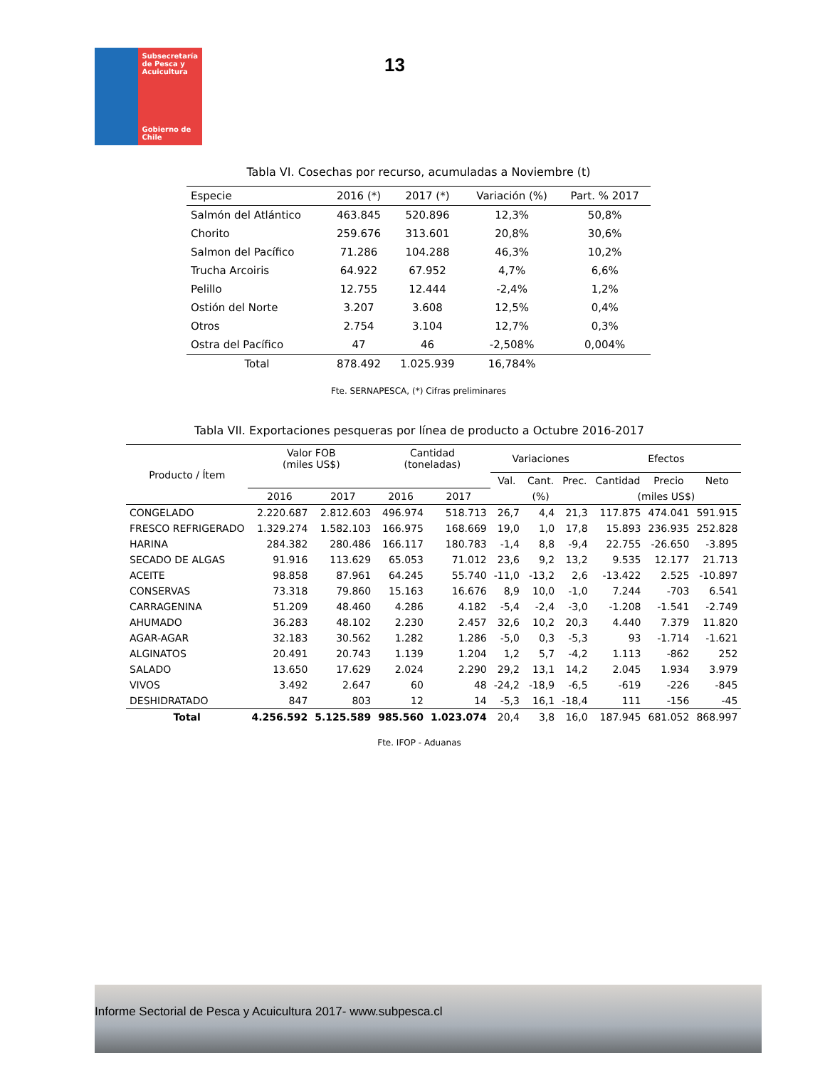Subsecretaría de Pesca y Acuicultura
Gobierno de Chile
13
Tabla VI. Cosechas por recurso, acumuladas a Noviembre (t)
| Especie | 2016 (*) | 2017 (*) | Variación (%) | Part. % 2017 |
| Salmón del Atlántico | 463.845 | 520.896 | 12,3% | 50,8% |
| Chorito | 259.676 | 313.601 | 20,8% | 30,6% |
| Salmon del Pacífico | 71.286 | 104.288 | 46,3% | 10,2% |
| Trucha Arcoiris | 64.922 | 67.952 | 4,7% | 6,6% |
| Pelillo | 12.755 | 12.444 | -2,4% | 1,2% |
| Ostión del Norte | 3.207 | 3.608 | 12,5% | 0,4% |
| Otros | 2.754 | 3.104 | 12,7% | 0,3% |
| Ostra del Pacífico | 47 | 46 | -2,508% | 0,004% |
| Total | 878.492 | 1.025.939 | 16,784% | |
Fte. SERNAPESCA, (*) Cifras preliminares
Tabla VII. Exportaciones pesqueras por línea de producto a Octubre 2016-2017
| Producto / Ítem | Valor FOB (miles US$) | | Cantidad (toneladas) | | Variaciones | | | Efectos | | |
| --- | --- | --- | --- | --- | --- | --- | --- | --- | --- | --- |
| | | | | | Val. | Cant. | Prec. | Cantidad | Precio | Neto |
| | 2016 | 2017 | 2016 | 2017 | (%) | | | (miles US$) | | |
| CONGELADO | 2.220.687 | 2.812.603 | 496.974 | 518.713 | 26,7 | 4,4 | 21,3 | 117.875 | 474.041 | 591.915 |
| FRESCO REFRIGERADO | 1.329.274 | 1.582.103 | 166.975 | 168.669 | 19,0 | 1,0 | 17,8 | 15.893 | 236.935 | 252.828 |
| HARINA | 284.382 | 280.486 | 166.117 | 180.783 | -1,4 | 8,8 | -9,4 | 22.755 | -26.650 | -3.895 |
| SECADO DE ALGAS | 91.916 | 113.629 | 65.053 | 71.012 | 23,6 | 9,2 | 13,2 | 9.535 | 12.177 | 21.713 |
| ACEITE | 98.858 | 87.961 | 64.245 | 55.740 | -11,0 | -13,2 | 2,6 | -13.422 | 2.525 | -10.897 |
| CONSERVAS | 73.318 | 79.860 | 15.163 | 16.676 | 8,9 | 10,0 | -1,0 | 7.244 | -703 | 6.541 |
| CARRAGENINA | 51.209 | 48.460 | 4.286 | 4.182 | -5,4 | -2,4 | -3,0 | -1.208 | -1.541 | -2.749 |
| AHUMADO | 36.283 | 48.102 | 2.230 | 2.457 | 32,6 | 10,2 | 20,3 | 4.440 | 7.379 | 11.820 |
| AGAR-AGAR | 32.183 | 30.562 | 1.282 | 1.286 | -5,0 | 0,3 | -5,3 | 93 | -1.714 | -1.621 |
| ALGINATOS | 20.491 | 20.743 | 1.139 | 1.204 | 1,2 | 5,7 | -4,2 | 1.113 | -862 | 252 |
| SALADO | 13.650 | 17.629 | 2.024 | 2.290 | 29,2 | 13,1 | 14,2 | 2.045 | 1.934 | 3.979 |
| VIVOS | 3.492 | 2.647 | 60 | 48 | -24,2 | -18,9 | -6,5 | -619 | -226 | -845 |
| DESHIDRATADO | 847 | 803 | 12 | 14 | -5,3 | 16,1 | -18,4 | 111 | -156 | -45 |
| Total | 4.256.592 | 5.125.589 | 985.560 | 1.023.074 | 20,4 | 3,8 | 16,0 | 187.945 | 681.052 | 868.997 |
Fte. IFOP - Aduanas
Informe Sectorial de Pesca y Acuicultura 2017- www.subpesca.cl